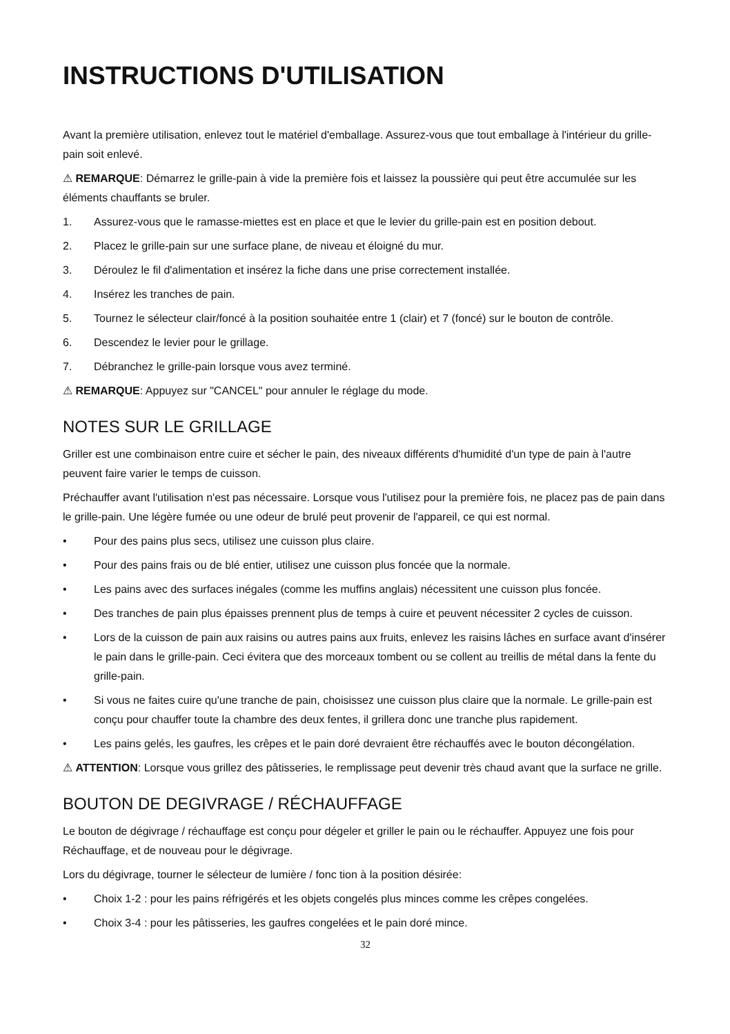INSTRUCTIONS D'UTILISATION
Avant la première utilisation, enlevez tout le matériel d'emballage. Assurez-vous que tout emballage à l'intérieur du grille-pain soit enlevé.
⚠ REMARQUE: Démarrez le grille-pain à vide la première fois et laissez la poussière qui peut être accumulée sur les éléments chauffants se bruler.
1. Assurez-vous que le ramasse-miettes est en place et que le levier du grille-pain est en position debout.
2. Placez le grille-pain sur une surface plane, de niveau et éloigné du mur.
3. Déroulez le fil d'alimentation et insérez la fiche dans une prise correctement installée.
4. Insérez les tranches de pain.
5. Tournez le sélecteur clair/foncé à la position souhaitée entre 1 (clair) et 7 (foncé) sur le bouton de contrôle.
6. Descendez le levier pour le grillage.
7. Débranchez le grille-pain lorsque vous avez terminé.
⚠ REMARQUE: Appuyez sur "CANCEL" pour annuler le réglage du mode.
NOTES SUR LE GRILLAGE
Griller est une combinaison entre cuire et sécher le pain, des niveaux différents d'humidité d'un type de pain à l'autre peuvent faire varier le temps de cuisson.
Préchauffer avant l'utilisation n'est pas nécessaire. Lorsque vous l'utilisez pour la première fois, ne placez pas de pain dans le grille-pain. Une légère fumée ou une odeur de brulé peut provenir de l'appareil, ce qui est normal.
• Pour des pains plus secs, utilisez une cuisson plus claire.
• Pour des pains frais ou de blé entier, utilisez une cuisson plus foncée que la normale.
• Les pains avec des surfaces inégales (comme les muffins anglais) nécessitent une cuisson plus foncée.
• Des tranches de pain plus épaisses prennent plus de temps à cuire et peuvent nécessiter 2 cycles de cuisson.
• Lors de la cuisson de pain aux raisins ou autres pains aux fruits, enlevez les raisins lâches en surface avant d'insérer le pain dans le grille-pain. Ceci évitera que des morceaux tombent ou se collent au treillis de métal dans la fente du grille-pain.
• Si vous ne faites cuire qu'une tranche de pain, choisissez une cuisson plus claire que la normale. Le grille-pain est conçu pour chauffer toute la chambre des deux fentes, il grillera donc une tranche plus rapidement.
• Les pains gelés, les gaufres, les crêpes et le pain doré devraient être réchauffés avec le bouton décongélation.
⚠ ATTENTION: Lorsque vous grillez des pâtisseries, le remplissage peut devenir très chaud avant que la surface ne grille.
BOUTON DE DEGIVRAGE / RÉCHAUFFAGE
Le bouton de dégivrage / réchauffage est conçu pour dégeler et griller le pain ou le réchauffer. Appuyez une fois pour Réchauffage, et de nouveau pour le dégivrage.
Lors du dégivrage, tourner le sélecteur de lumière / fonc tion à la position désirée:
• Choix 1-2 : pour les pains réfrigérés et les objets congelés plus minces comme les crêpes congelées.
• Choix 3-4 : pour les pâtisseries, les gaufres congelées et le pain doré mince.
32